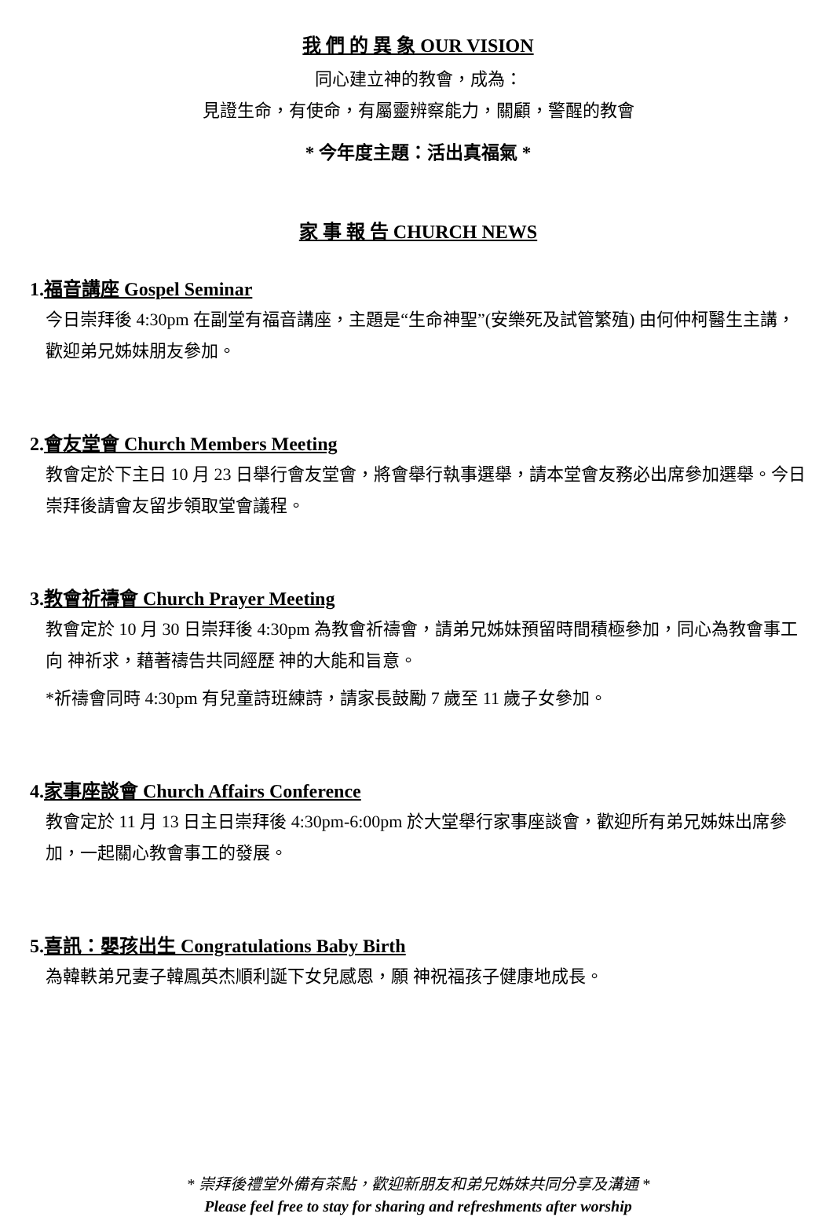我 們 的 異 象 OUR VISION
同心建立神的教會，成為：
見證生命，有使命，有屬靈辨察能力，關顧，警醒的教會
* 今年度主題：活出真福氣 *
家 事 報 告 CHURCH NEWS
1.福音講座 Gospel Seminar
今日崇拜後 4:30pm 在副堂有福音講座，主題是“生命神聖”(安樂死及試管繁殖) 由何仲柯醫生主講，歡迎弟兄姊妹朋友參加。
2.會友堂會 Church Members Meeting
教會定於下主日 10 月 23 日舉行會友堂會，將會舉行執事選舉，請本堂會友務必出席參加選舉。今日崇拜後請會友留步領取堂會議程。
3.教會祈禱會 Church Prayer Meeting
教會定於 10 月 30 日崇拜後 4:30pm 為教會祈禱會，請弟兄姊妹預留時間積極參加，同心為教會事工向 神祈求，藉著禱告共同經歷 神的大能和旨意。
*祈禱會同時 4:30pm 有兒童詩班練詩，請家長鼓勵 7 歲至 11 歲子女參加。
4.家事座談會 Church Affairs Conference
教會定於 11 月 13 日主日崇拜後 4:30pm-6:00pm 於大堂舉行家事座談會，歡迎所有弟兄姊妹出席參加，一起關心教會事工的發展。
5.喜訊：嬰孩出生 Congratulations Baby Birth
為韓軼弟兄妻子韓鳳英杰順利誕下女兒感恩，願 神祝福孩子健康地成長。
* 崇拜後禮堂外備有茶點，歡迎新朋友和弟兄姊妹共同分享及溝通 *
Please feel free to stay for sharing and refreshments after worship